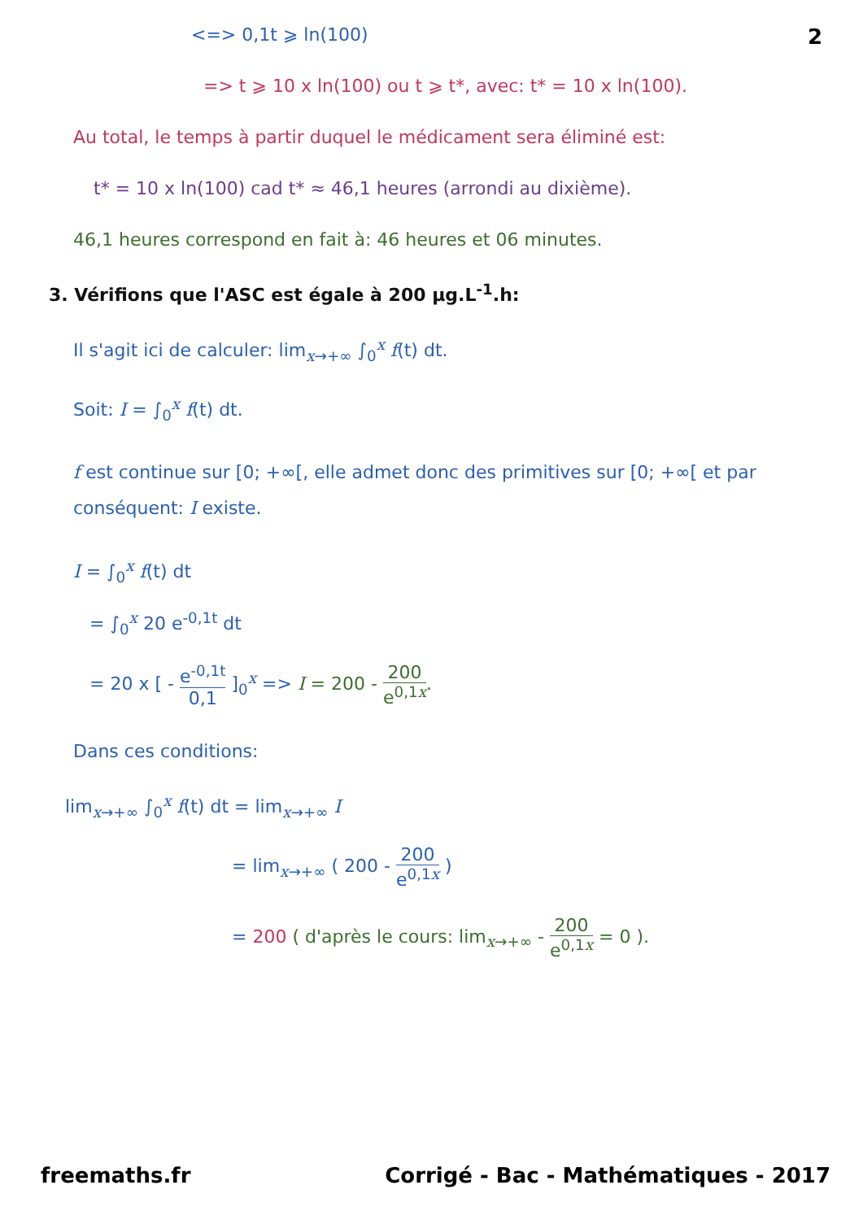2
<=> 0,1t ⩾ ln(100)
=> t ⩾ 10 x ln(100) ou t ⩾ t*, avec: t* = 10 x ln(100).
Au total, le temps à partir duquel le médicament sera éliminé est:
t* = 10 x ln(100) cad t* ≈ 46,1 heures (arrondi au dixième).
46,1 heures correspond en fait à: 46 heures et 06 minutes.
3. Vérifions que l'ASC est égale à 200 µg.L<sup>-1</sup>.h:
Il s'agit ici de calculer: lim<sub>x→+∞</sub> ∫<sub>0</sub><sup>x</sup> f(t) dt.
Soit: I = ∫<sub>0</sub><sup>x</sup> f(t) dt.
f est continue sur [0; +∞[, elle admet donc des primitives sur [0; +∞[ et par conséquent: I existe.
I = ∫<sub>0</sub><sup>x</sup> f(t) dt
= ∫<sub>0</sub><sup>x</sup> 20 e<sup>-0,1t</sup> dt
= 20 x [ - e<sup>-0,1t</sup> 0,1 ]<sub>0</sub><sup>x</sup> => I = 200 - 200 e<sup>0,1x</sup>.
Dans ces conditions:
lim<sub>x→+∞</sub> ∫<sub>0</sub><sup>x</sup> f(t) dt = lim<sub>x→+∞</sub> I
= lim<sub>x→+∞</sub> ( 200 - 200 e<sup>0,1x</sup> )
= 200 ( d'après le cours: lim<sub>x→+∞</sub> - 200 e<sup>0,1x</sup> = 0 ).
freemaths.fr Corrigé - Bac - Mathématiques - 2017